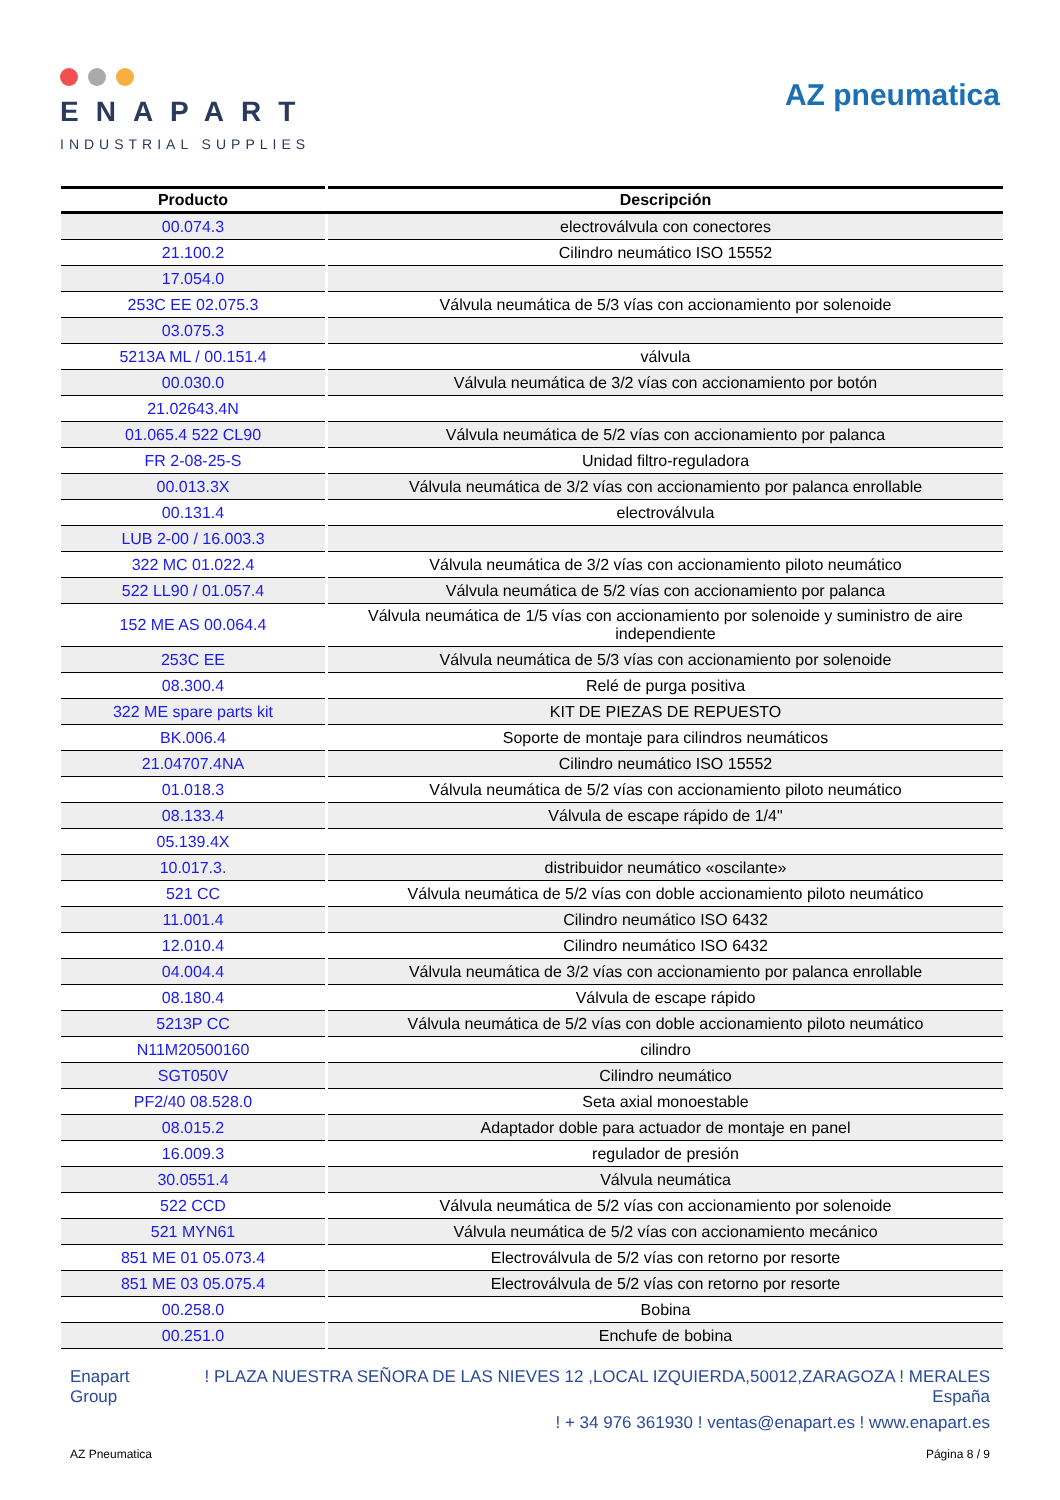ENAPART
INDUSTRIAL SUPPLIES
AZ pneumatica
| Producto | Descripción |
| --- | --- |
| 00.074.3 | electroválvula con conectores |
| 21.100.2 | Cilindro neumático ISO 15552 |
| 17.054.0 | |
| 253C EE 02.075.3 | Válvula neumática de 5/3 vías con accionamiento por solenoide |
| 03.075.3 | |
| 5213A ML / 00.151.4 | válvula |
| 00.030.0 | Válvula neumática de 3/2 vías con accionamiento por botón |
| 21.02643.4N | |
| 01.065.4 522 CL90 | Válvula neumática de 5/2 vías con accionamiento por palanca |
| FR 2-08-25-S | Unidad filtro-reguladora |
| 00.013.3X | Válvula neumática de 3/2 vías con accionamiento por palanca enrollable |
| 00.131.4 | electroválvula |
| LUB 2-00 / 16.003.3 | |
| 322 MC 01.022.4 | Válvula neumática de 3/2 vías con accionamiento piloto neumático |
| 522 LL90 / 01.057.4 | Válvula neumática de 5/2 vías con accionamiento por palanca |
| 152 ME AS 00.064.4 | Válvula neumática de 1/5 vías con accionamiento por solenoide y suministro de aire independiente |
| 253C EE | Válvula neumática de 5/3 vías con accionamiento por solenoide |
| 08.300.4 | Relé de purga positiva |
| 322 ME spare parts kit | KIT DE PIEZAS DE REPUESTO |
| BK.006.4 | Soporte de montaje para cilindros neumáticos |
| 21.04707.4NA | Cilindro neumático ISO 15552 |
| 01.018.3 | Válvula neumática de 5/2 vías con accionamiento piloto neumático |
| 08.133.4 | Válvula de escape rápido de 1/4" |
| 05.139.4X | |
| 10.017.3. | distribuidor neumático «oscilante» |
| 521 CC | Válvula neumática de 5/2 vías con doble accionamiento piloto neumático |
| 11.001.4 | Cilindro neumático ISO 6432 |
| 12.010.4 | Cilindro neumático ISO 6432 |
| 04.004.4 | Válvula neumática de 3/2 vías con accionamiento por palanca enrollable |
| 08.180.4 | Válvula de escape rápido |
| 5213P CC | Válvula neumática de 5/2 vías con doble accionamiento piloto neumático |
| N11M20500160 | cilindro |
| SGT050V | Cilindro neumático |
| PF2/40 08.528.0 | Seta axial monoestable |
| 08.015.2 | Adaptador doble para actuador de montaje en panel |
| 16.009.3 | regulador de presión |
| 30.0551.4 | Válvula neumática |
| 522 CCD | Válvula neumática de 5/2 vías con accionamiento por solenoide |
| 521 MYN61 | Válvula neumática de 5/2 vías con accionamiento mecánico |
| 851 ME 01 05.073.4 | Electroválvula de 5/2 vías con retorno por resorte |
| 851 ME 03 05.075.4 | Electroválvula de 5/2 vías con retorno por resorte |
| 00.258.0 | Bobina |
| 00.251.0 | Enchufe de bobina |
Enapart
Group
! PLAZA NUESTRA SEÑORA DE LAS NIEVES 12 ,LOCAL IZQUIERDA,50012,ZARAGOZA ! MERALES
España
! + 34 976 361930 ! ventas@enapart.es ! www.enapart.es
AZ Pneumatica Página 8 / 9